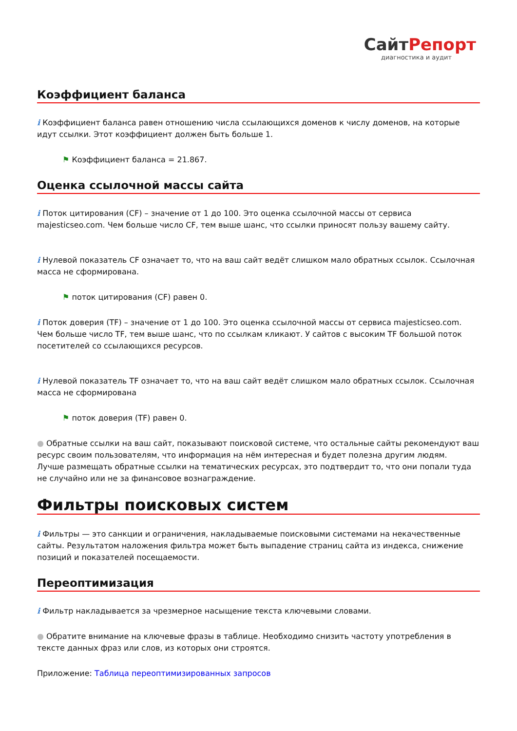СайтРепорт
диагностика и аудит
Коэффициент баланса
i Коэффициент баланса равен отношению числа ссылающихся доменов к числу доменов, на которые идут ссылки. Этот коэффициент должен быть больше 1.
⚑ Коэффициент баланса = 21.867.
Оценка ссылочной массы сайта
i Поток цитирования (CF) – значение от 1 до 100. Это оценка ссылочной массы от сервиса majesticseo.com. Чем больше число CF, тем выше шанс, что ссылки приносят пользу вашему сайту.
i Нулевой показатель CF означает то, что на ваш сайт ведёт слишком мало обратных ссылок. Ссылочная масса не сформирована.
⚑ поток цитирования (CF) равен 0.
i Поток доверия (TF) – значение от 1 до 100. Это оценка ссылочной массы от сервиса majesticseo.com. Чем больше число TF, тем выше шанс, что по ссылкам кликают. У сайтов с высоким TF большой поток посетителей со ссылающихся ресурсов.
i Нулевой показатель TF означает то, что на ваш сайт ведёт слишком мало обратных ссылок. Ссылочная масса не сформирована
⚑ поток доверия (TF) равен 0.
● Обратные ссылки на ваш сайт, показывают поисковой системе, что остальные сайты рекомендуют ваш ресурс своим пользователям, что информация на нём интересная и будет полезна другим людям.
Лучше размещать обратные ссылки на тематических ресурсах, это подтвердит то, что они попали туда не случайно или не за финансовое вознаграждение.
Фильтры поисковых систем
i Фильтры — это санкции и ограничения, накладываемые поисковыми системами на некачественные сайты. Результатом наложения фильтра может быть выпадение страниц сайта из индекса, снижение позиций и показателей посещаемости.
Переоптимизация
i Фильтр накладывается за чрезмерное насыщение текста ключевыми словами.
● Обратите внимание на ключевые фразы в таблице. Необходимо снизить частоту употребления в тексте данных фраз или слов, из которых они строятся.
Приложение: Таблица переоптимизированных запросов